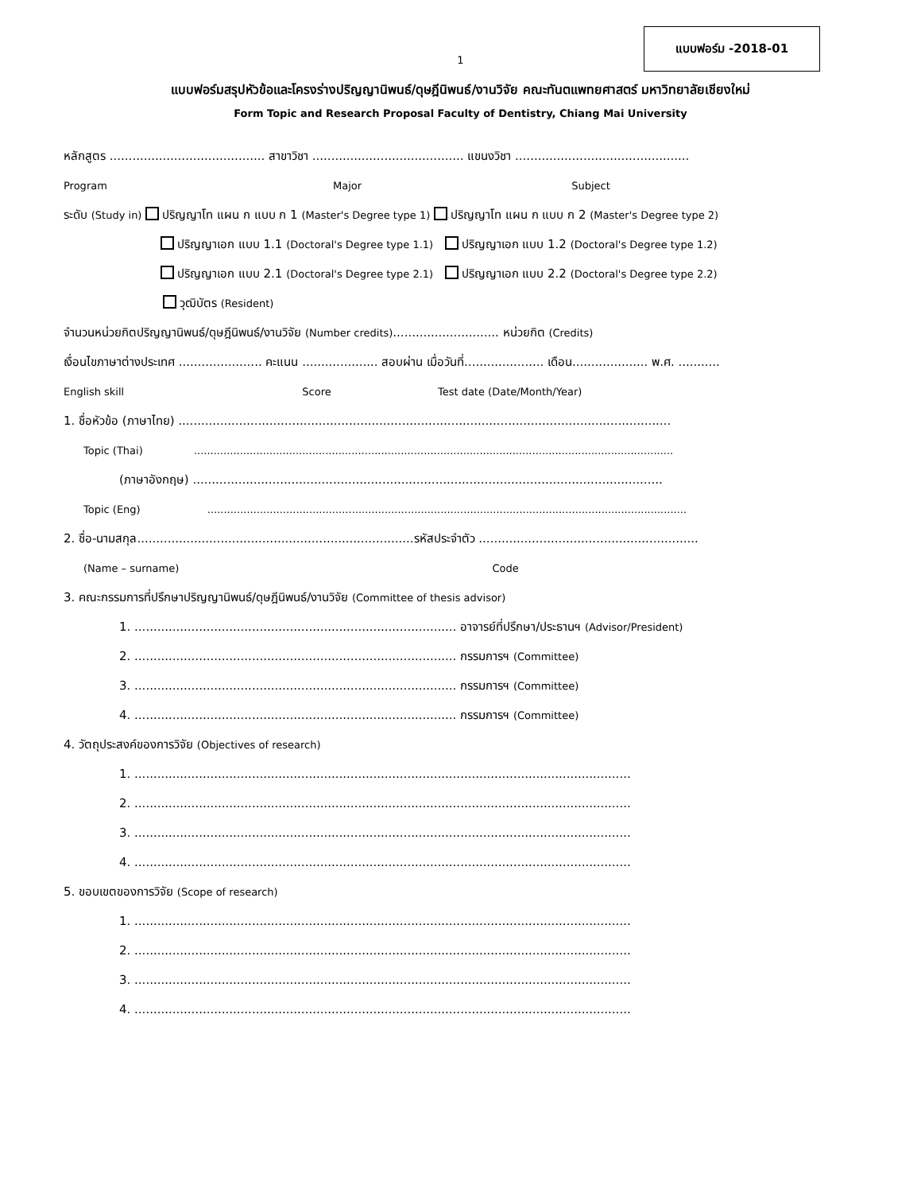แบบฟอร์ม -2018-01
1
แบบฟอร์มสรุปหัวข้อและโครงร่างปริญญานิพนธ์/ดุษฎีนิพนธ์/งานวิจัย คณะทันตแพทยศาสตร์ มหาวิทยาลัยเชียงใหม่
Form Topic and Research Proposal Faculty of Dentistry, Chiang Mai University
หลักสูตร ......................................... สาขาวิชา ........................................ แขนงวิชา ..............................................
Program Major Subject
ระดับ (Study in) ปริญญาโท แผน ก แบบ ก 1 (Master's Degree type 1) ปริญญาโท แผน ก แบบ ก 2 (Master's Degree type 2)
ปริญญาเอก แบบ 1.1 (Doctoral's Degree type 1.1) ปริญญาเอก แบบ 1.2 (Doctoral's Degree type 1.2)
ปริญญาเอก แบบ 2.1 (Doctoral's Degree type 2.1) ปริญญาเอก แบบ 2.2 (Doctoral's Degree type 2.2)
วุฒิบัตร (Resident)
จำนวนหน่วยกิตปริญญานิพนธ์/ดุษฎีนิพนธ์/งานวิจัย (Number credits)............................ หน่วยกิต (Credits)
เงื่อนไขภาษาต่างประเทศ ...................... คะแนน .................... สอบผ่าน เมื่อวันที่..................... เดือน.................... พ.ศ. ...........
English skill Score Test date (Date/Month/Year)
1. ชื่อหัวข้อ (ภาษาไทย) ..................................................................................................................................
Topic (Thai) ..................................................................................................................................................
(ภาษาอังกฤษ) ............................................................................................................................
Topic (Eng) ..................................................................................................................................................
2. ชื่อ-นามสกุล.........................................................................รหัสประจำตัว ..........................................................
(Name – surname) Code
3. คณะกรรมการที่ปรึกษาปริญญานิพนธ์/ดุษฎีนิพนธ์/งานวิจัย (Committee of thesis advisor)
1. ..................................................................................... อาจารย์ที่ปรึกษา/ประธานฯ (Advisor/President)
2. ..................................................................................... กรรมการฯ (Committee)
3. ..................................................................................... กรรมการฯ (Committee)
4. ..................................................................................... กรรมการฯ (Committee)
4. วัตถุประสงค์ของการวิจัย (Objectives of research)
1. ...................................................................................................................................
2. ...................................................................................................................................
3. ...................................................................................................................................
4. ...................................................................................................................................
5. ขอบเขตของการวิจัย (Scope of research)
1. ...................................................................................................................................
2. ...................................................................................................................................
3. ...................................................................................................................................
4. ...................................................................................................................................